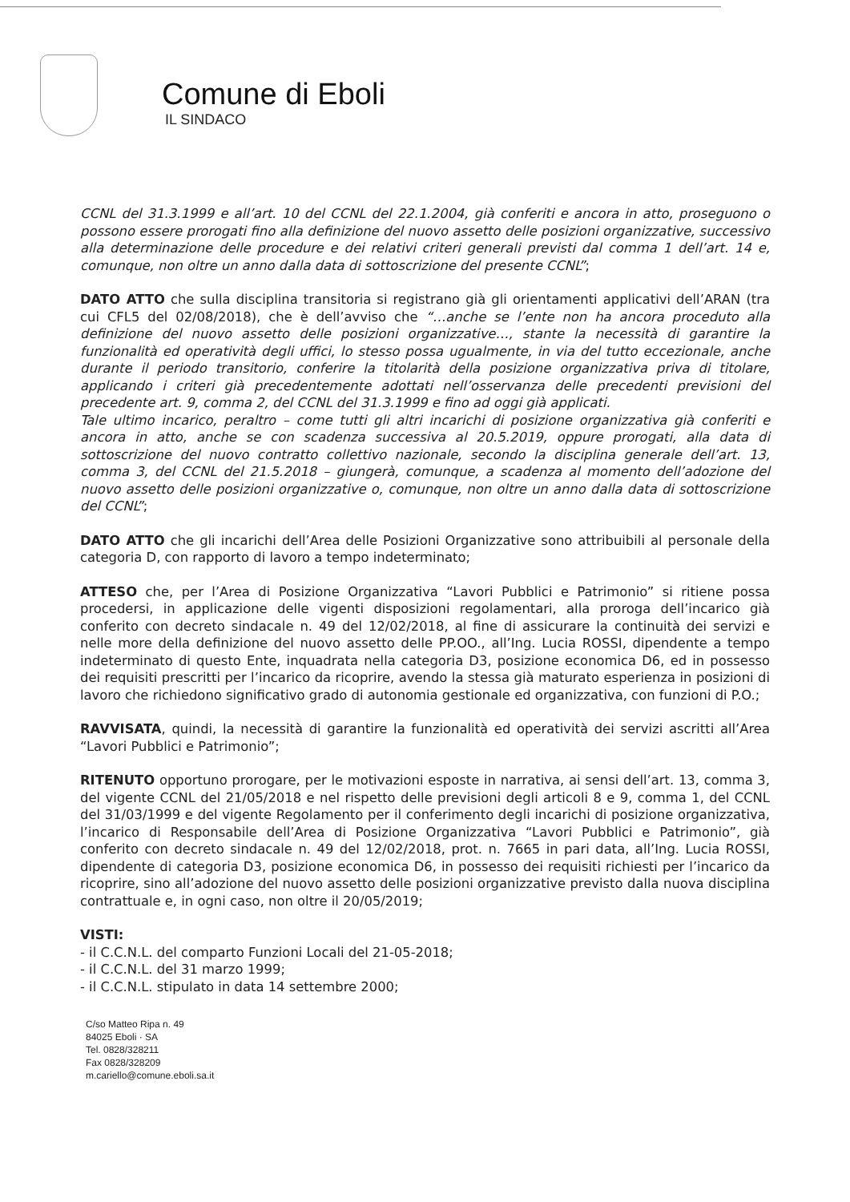Comune di Eboli
IL SINDACO
CCNL del 31.3.1999 e all’art. 10 del CCNL del 22.1.2004, già conferiti e ancora in atto, proseguono o possono essere prorogati fino alla definizione del nuovo assetto delle posizioni organizzative, successivo alla determinazione delle procedure e dei relativi criteri generali previsti dal comma 1 dell’art. 14 e, comunque, non oltre un anno dalla data di sottoscrizione del presente CCNL”;
DATO ATTO che sulla disciplina transitoria si registrano già gli orientamenti applicativi dell’ARAN (tra cui CFL5 del 02/08/2018), che è dell’avviso che “…anche se l’ente non ha ancora proceduto alla definizione del nuovo assetto delle posizioni organizzative…, stante la necessità di garantire la funzionalità ed operatività degli uffici, lo stesso possa ugualmente, in via del tutto eccezionale, anche durante il periodo transitorio, conferire la titolarità della posizione organizzativa priva di titolare, applicando i criteri già precedentemente adottati nell’osservanza delle precedenti previsioni del precedente art. 9, comma 2, del CCNL del 31.3.1999 e fino ad oggi già applicati.
Tale ultimo incarico, peraltro – come tutti gli altri incarichi di posizione organizzativa già conferiti e ancora in atto, anche se con scadenza successiva al 20.5.2019, oppure prorogati, alla data di sottoscrizione del nuovo contratto collettivo nazionale, secondo la disciplina generale dell’art. 13, comma 3, del CCNL del 21.5.2018 – giungerà, comunque, a scadenza al momento dell’adozione del nuovo assetto delle posizioni organizzative o, comunque, non oltre un anno dalla data di sottoscrizione del CCNL”;
DATO ATTO che gli incarichi dell’Area delle Posizioni Organizzative sono attribuibili al personale della categoria D, con rapporto di lavoro a tempo indeterminato;
ATTESO che, per l’Area di Posizione Organizzativa “Lavori Pubblici e Patrimonio” si ritiene possa procedersi, in applicazione delle vigenti disposizioni regolamentari, alla proroga dell’incarico già conferito con decreto sindacale n. 49 del 12/02/2018, al fine di assicurare la continuità dei servizi e nelle more della definizione del nuovo assetto delle PP.OO., all’Ing. Lucia ROSSI, dipendente a tempo indeterminato di questo Ente, inquadrata nella categoria D3, posizione economica D6, ed in possesso dei requisiti prescritti per l’incarico da ricoprire, avendo la stessa già maturato esperienza in posizioni di lavoro che richiedono significativo grado di autonomia gestionale ed organizzativa, con funzioni di P.O.;
RAVVISATA, quindi, la necessità di garantire la funzionalità ed operatività dei servizi ascritti all’Area “Lavori Pubblici e Patrimonio”;
RITENUTO opportuno prorogare, per le motivazioni esposte in narrativa, ai sensi dell’art. 13, comma 3, del vigente CCNL del 21/05/2018 e nel rispetto delle previsioni degli articoli 8 e 9, comma 1, del CCNL del 31/03/1999 e del vigente Regolamento per il conferimento degli incarichi di posizione organizzativa, l’incarico di Responsabile dell’Area di Posizione Organizzativa “Lavori Pubblici e Patrimonio”, già conferito con decreto sindacale n. 49 del 12/02/2018, prot. n. 7665 in pari data, all’Ing. Lucia ROSSI, dipendente di categoria D3, posizione economica D6, in possesso dei requisiti richiesti per l’incarico da ricoprire, sino all’adozione del nuovo assetto delle posizioni organizzative previsto dalla nuova disciplina contrattuale e, in ogni caso, non oltre il 20/05/2019;
VISTI:
- il C.C.N.L. del comparto Funzioni Locali del 21-05-2018;
- il C.C.N.L. del 31 marzo 1999;
- il C.C.N.L. stipulato in data 14 settembre 2000;
C/so Matteo Ripa n. 49
84025 Eboli · SA
Tel. 0828/328211
Fax 0828/328209
m.cariello@comune.eboli.sa.it